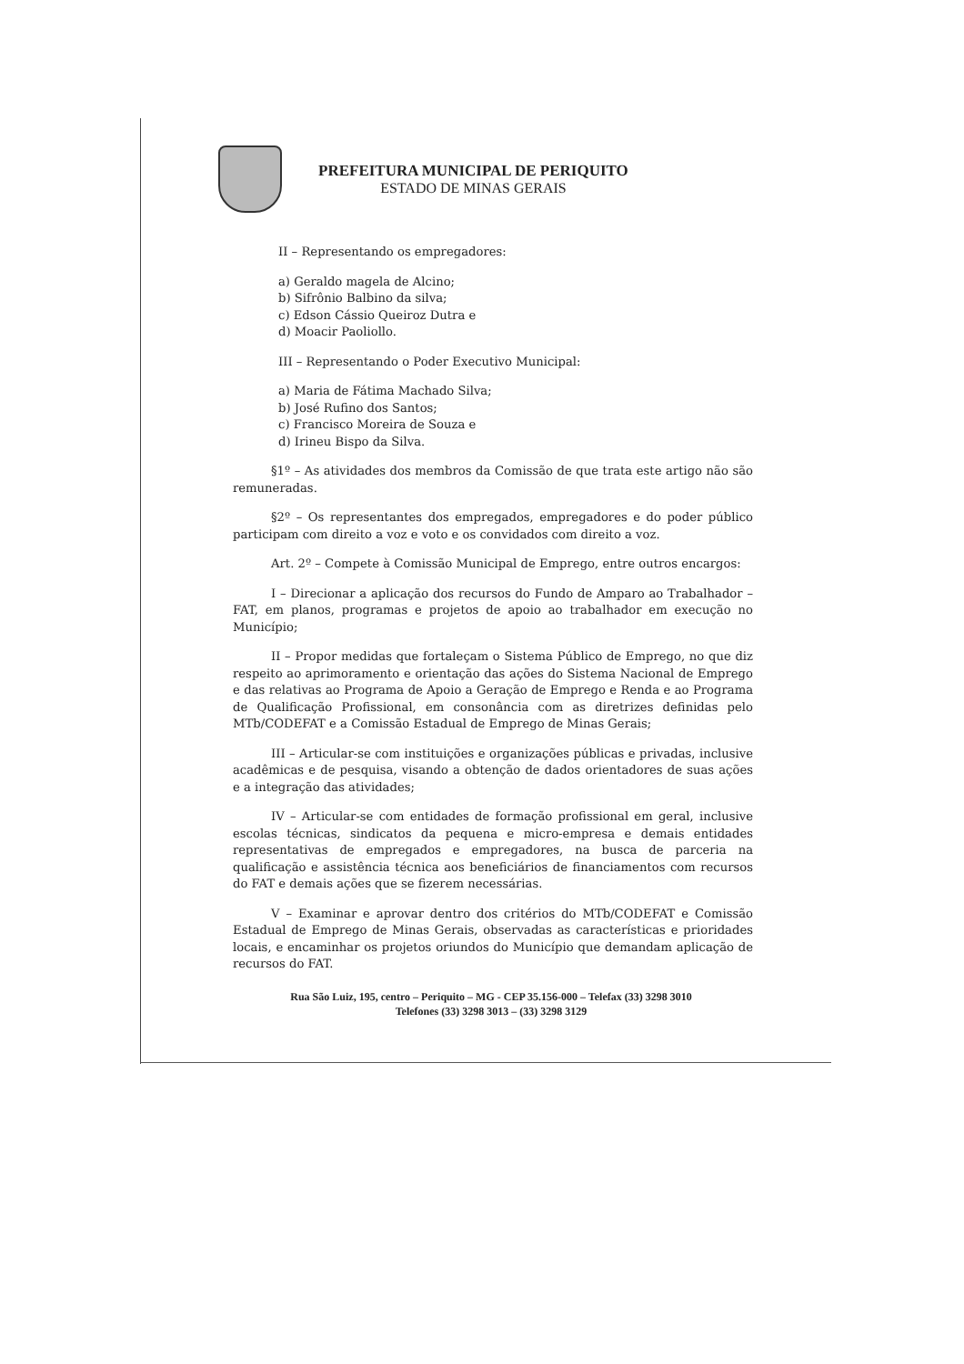PREFEITURA MUNICIPAL DE PERIQUITO
ESTADO DE MINAS GERAIS
II – Representando os empregadores:
a) Geraldo magela de Alcino;
b) Sifrônio Balbino da silva;
c) Edson Cássio Queiroz Dutra e
d) Moacir Paoliollo.
III – Representando o Poder Executivo Municipal:
a) Maria de Fátima Machado Silva;
b) José Rufino dos Santos;
c) Francisco Moreira de Souza e
d) Irineu Bispo da Silva.
§1º – As atividades dos membros da Comissão de que trata este artigo não são remuneradas.
§2º – Os representantes dos empregados, empregadores e do poder público participam com direito a voz e voto e os convidados com direito a voz.
Art. 2º – Compete à Comissão Municipal de Emprego, entre outros encargos:
I – Direcionar a aplicação dos recursos do Fundo de Amparo ao Trabalhador – FAT, em planos, programas e projetos de apoio ao trabalhador em execução no Município;
II – Propor medidas que fortaleçam o Sistema Público de Emprego, no que diz respeito ao aprimoramento e orientação das ações do Sistema Nacional de Emprego e das relativas ao Programa de Apoio a Geração de Emprego e Renda e ao Programa de Qualificação Profissional, em consonância com as diretrizes definidas pelo MTb/CODEFAT e a Comissão Estadual de Emprego de Minas Gerais;
III – Articular-se com instituições e organizações públicas e privadas, inclusive acadêmicas e de pesquisa, visando a obtenção de dados orientadores de suas ações e a integração das atividades;
IV – Articular-se com entidades de formação profissional em geral, inclusive escolas técnicas, sindicatos da pequena e micro-empresa e demais entidades representativas de empregados e empregadores, na busca de parceria na qualificação e assistência técnica aos beneficiários de financiamentos com recursos do FAT e demais ações que se fizerem necessárias.
V – Examinar e aprovar dentro dos critérios do MTb/CODEFAT e Comissão Estadual de Emprego de Minas Gerais, observadas as características e prioridades locais, e encaminhar os projetos oriundos do Município que demandam aplicação de recursos do FAT.
Rua São Luiz, 195, centro – Periquito – MG - CEP 35.156-000 – Telefax (33) 3298 3010
Telefones (33) 3298 3013 – (33) 3298 3129